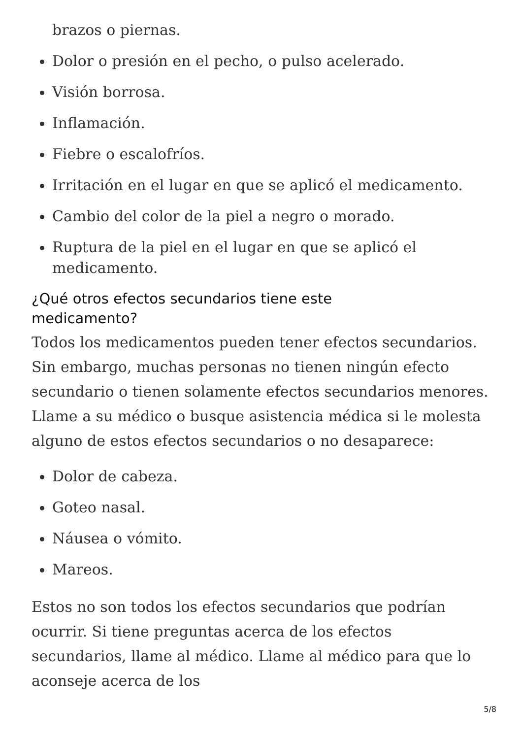brazos o piernas.
Dolor o presión en el pecho, o pulso acelerado.
Visión borrosa.
Inflamación.
Fiebre o escalofríos.
Irritación en el lugar en que se aplicó el medicamento.
Cambio del color de la piel a negro o morado.
Ruptura de la piel en el lugar en que se aplicó el medicamento.
¿Qué otros efectos secundarios tiene este
medicamento?
Todos los medicamentos pueden tener efectos secundarios. Sin embargo, muchas personas no tienen ningún efecto secundario o tienen solamente efectos secundarios menores. Llame a su médico o busque asistencia médica si le molesta alguno de estos efectos secundarios o no desaparece:
Dolor de cabeza.
Goteo nasal.
Náusea o vómito.
Mareos.
Estos no son todos los efectos secundarios que podrían ocurrir. Si tiene preguntas acerca de los efectos secundarios, llame al médico. Llame al médico para que lo aconseje acerca de los
5/8